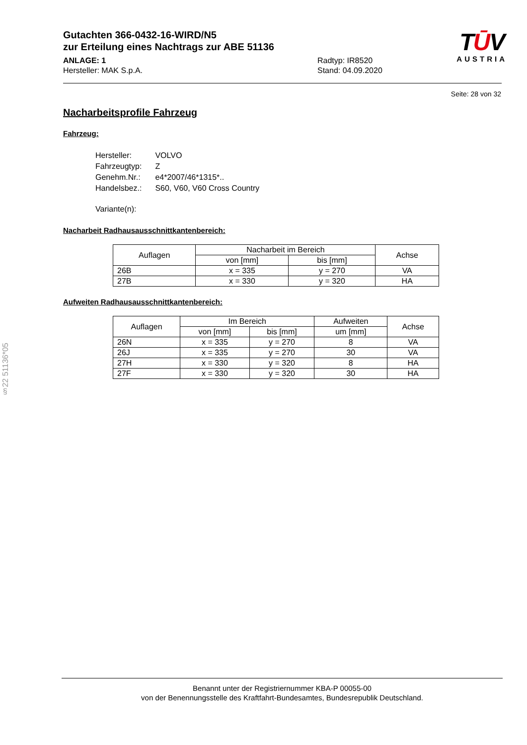Gutachten 366-0432-16-WIRD/N5
zur Erteilung eines Nachtrags zur ABE 51136
ANLAGE: 1
Hersteller: MAK S.p.A.
Radtyp: IR8520
Stand: 04.09.2020
TŪV
AUSTRIA
Seite: 28 von 32
Nacharbeitsprofile Fahrzeug
Fahrzeug:
| Hersteller: | VOLVO |
| Fahrzeugtyp: | Z |
| Genehm.Nr.: | e4*2007/46*1315*.. |
| Handelsbez.: | S60, V60, V60 Cross Country |
| Variante(n): | |
Nacharbeit Radhausausschnittkantenbereich:
| Auflagen | Nacharbeit im Bereich | | Achse |
| --- | --- | --- | --- |
| | von [mm] | bis [mm] | |
| 26B | x = 335 | y = 270 | VA |
| 27B | x = 330 | y = 320 | HA |
Aufweiten Radhausausschnittkantenbereich:
| Auflagen | Im Bereich | | Aufweiten | Achse |
| --- | --- | --- | --- | --- |
| | von [mm] | bis [mm] | um [mm] | |
| 26N | x = 335 | y = 270 | 8 | VA |
| 26J | x = 335 | y = 270 | 30 | VA |
| 27H | x = 330 | y = 320 | 8 | HA |
| 27F | x = 330 | y = 320 | 30 | HA |
§22 51136*05
Benannt unter der Registriernummer KBA-P 00055-00
von der Benennungsstelle des Kraftfahrt-Bundesamtes, Bundesrepublik Deutschland.